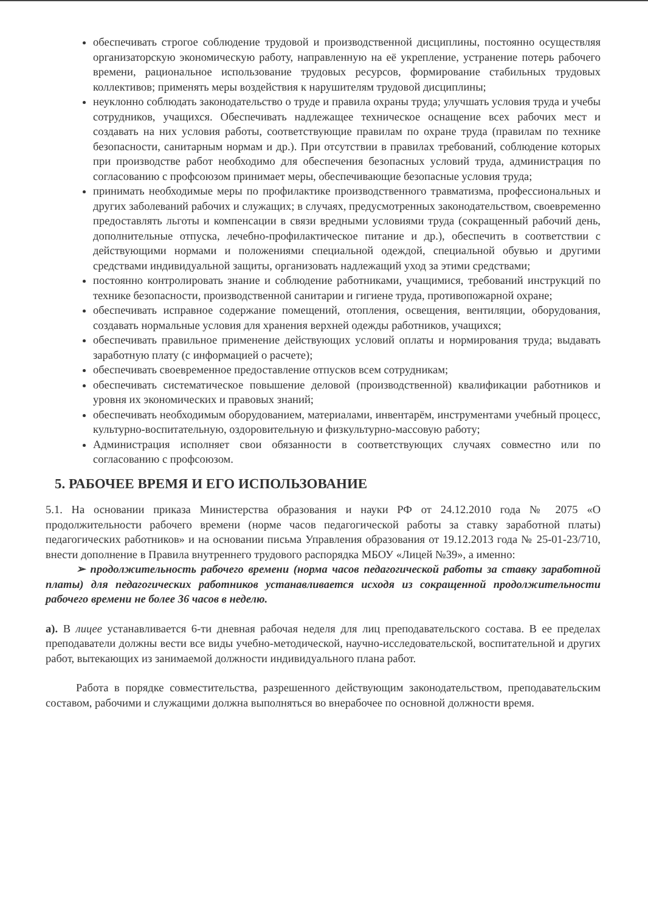обеспечивать строгое соблюдение трудовой и производственной дисциплины, постоянно осуществляя организаторскую экономическую работу, направленную на её укрепление, устранение потерь рабочего времени, рациональное использование трудовых ресурсов, формирование стабильных трудовых коллективов; применять меры воздействия к нарушителям трудовой дисциплины;
неуклонно соблюдать законодательство о труде и правила охраны труда; улучшать условия труда и учебы сотрудников, учащихся. Обеспечивать надлежащее техническое оснащение всех рабочих мест и создавать на них условия работы, соответствующие правилам по охране труда (правилам по технике безопасности, санитарным нормам и др.). При отсутствии в правилах требований, соблюдение которых при производстве работ необходимо для обеспечения безопасных условий труда, администрация по согласованию с профсоюзом принимает меры, обеспечивающие безопасные условия труда;
принимать необходимые меры по профилактике производственного травматизма, профессиональных и других заболеваний рабочих и служащих; в случаях, предусмотренных законодательством, своевременно предоставлять льготы и компенсации в связи вредными условиями труда (сокращенный рабочий день, дополнительные отпуска, лечебно-профилактическое питание и др.), обеспечить в соответствии с действующими нормами и положениями специальной одеждой, специальной обувью и другими средствами индивидуальной защиты, организовать надлежащий уход за этими средствами;
постоянно контролировать знание и соблюдение работниками, учащимися, требований инструкций по технике безопасности, производственной санитарии и гигиене труда, противопожарной охране;
обеспечивать исправное содержание помещений, отопления, освещения, вентиляции, оборудования, создавать нормальные условия для хранения верхней одежды работников, учащихся;
обеспечивать правильное применение действующих условий оплаты и нормирования труда; выдавать заработную плату (с информацией о расчете);
обеспечивать своевременное предоставление отпусков всем сотрудникам;
обеспечивать систематическое повышение деловой (производственной) квалификации работников и уровня их экономических и правовых знаний;
обеспечивать необходимым оборудованием, материалами, инвентарём, инструментами учебный процесс, культурно-воспитательную, оздоровительную и физкультурно-массовую работу;
Администрация исполняет свои обязанности в соответствующих случаях совместно или по согласованию с профсоюзом.
5. РАБОЧЕЕ ВРЕМЯ И ЕГО ИСПОЛЬЗОВАНИЕ
5.1. На основании приказа Министерства образования и науки РФ от 24.12.2010 года № 2075 «О продолжительности рабочего времени (норме часов педагогической работы за ставку заработной платы) педагогических работников» и на основании письма Управления образования от 19.12.2013 года № 25-01-23/710, внести дополнение в Правила внутреннего трудового распорядка МБОУ «Лицей №39», а именно:
➢ продолжительность рабочего времени (норма часов педагогической работы за ставку заработной платы) для педагогических работников устанавливается исходя из сокращенной продолжительности рабочего времени не более 36 часов в неделю.
а). В лицее устанавливается 6-ти дневная рабочая неделя для лиц преподавательского состава. В ее пределах преподаватели должны вести все виды учебно-методической, научно-исследовательской, воспитательной и других работ, вытекающих из занимаемой должности индивидуального плана работ.
Работа в порядке совместительства, разрешенного действующим законодательством, преподавательским составом, рабочими и служащими должна выполняться во внерабочее по основной должности время.